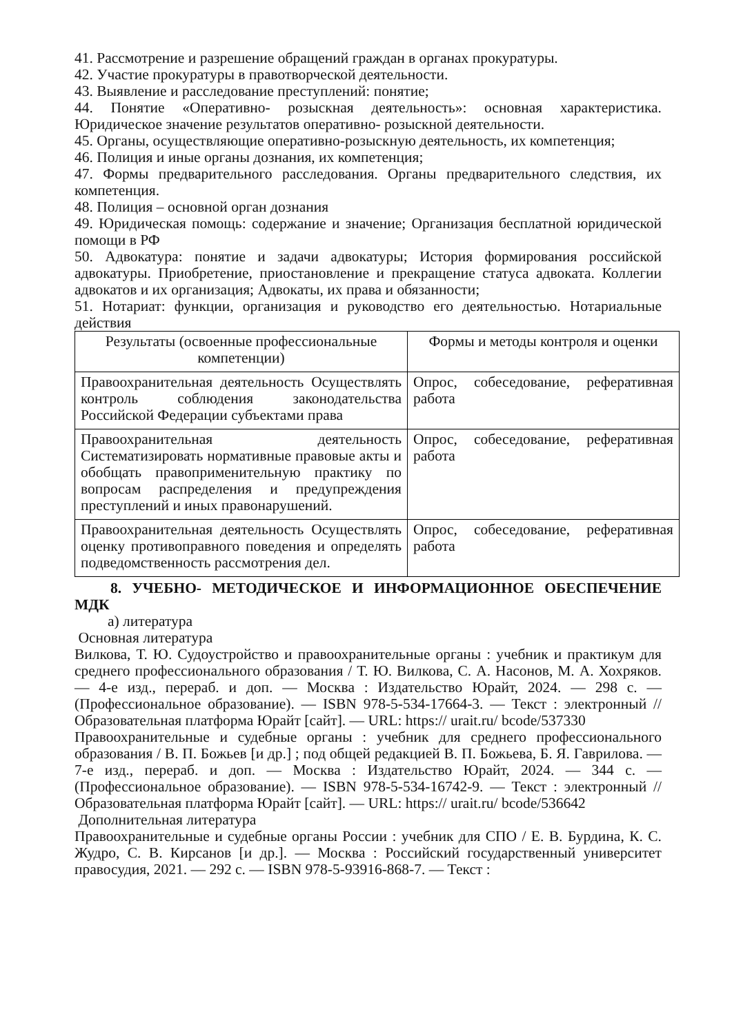41. Рассмотрение и разрешение обращений граждан в органах прокуратуры.
42. Участие прокуратуры в правотворческой деятельности.
43. Выявление и расследование преступлений: понятие;
44. Понятие «Оперативно- розыскная деятельность»: основная характеристика. Юридическое значение результатов оперативно- розыскной деятельности.
45. Органы, осуществляющие оперативно-розыскную деятельность, их компетенция;
46. Полиция и иные органы дознания, их компетенция;
47. Формы предварительного расследования. Органы предварительного следствия, их компетенция.
48. Полиция – основной орган дознания
49. Юридическая помощь: содержание и значение; Организация бесплатной юридической помощи в РФ
50. Адвокатура: понятие и задачи адвокатуры; История формирования российской адвокатуры. Приобретение, приостановление и прекращение статуса адвоката. Коллегии адвокатов и их организация; Адвокаты, их права и обязанности;
51. Нотариат: функции, организация и руководство его деятельностью. Нотариальные действия
| Результаты (освоенные профессиональные компетенции) | Формы и методы контроля и оценки |
| --- | --- |
| Правоохранительная деятельность Осуществлять контроль соблюдения законодательства Российской Федерации субъектами права | Опрос, собеседование, реферативная работа |
| Правоохранительная деятельность Систематизировать нормативные правовые акты и обобщать правоприменительную практику по вопросам распределения и предупреждения преступлений и иных правонарушений. | Опрос, собеседование, реферативная работа |
| Правоохранительная деятельность Осуществлять оценку противоправного поведения и определять подведомственность рассмотрения дел. | Опрос, собеседование, реферативная работа |
8. УЧЕБНО- МЕТОДИЧЕСКОЕ И ИНФОРМАЦИОННОЕ ОБЕСПЕЧЕНИЕ МДК
а) литература
Основная литература
Вилкова, Т. Ю. Судоустройство и правоохранительные органы : учебник и практикум для среднего профессионального образования / Т. Ю. Вилкова, С. А. Насонов, М. А. Хохряков. — 4-е изд., перераб. и доп. — Москва : Издательство Юрайт, 2024. — 298 с. — (Профессиональное образование). — ISBN 978-5-534-17664-3. — Текст : электронный // Образовательная платформа Юрайт [сайт]. — URL: https:// urait.ru/ bcode/537330
Правоохранительные и судебные органы : учебник для среднего профессионального образования / В. П. Божьев [и др.] ; под общей редакцией В. П. Божьева, Б. Я. Гаврилова. — 7-е изд., перераб. и доп. — Москва : Издательство Юрайт, 2024. — 344 с. — (Профессиональное образование). — ISBN 978-5-534-16742-9. — Текст : электронный // Образовательная платформа Юрайт [сайт]. — URL: https:// urait.ru/ bcode/536642
Дополнительная литература
Правоохранительные и судебные органы России : учебник для СПО / Е. В. Бурдина, К. С. Жудро, С. В. Кирсанов [и др.]. — Москва : Российский государственный университет правосудия, 2021. — 292 c. — ISBN 978-5-93916-868-7. — Текст :